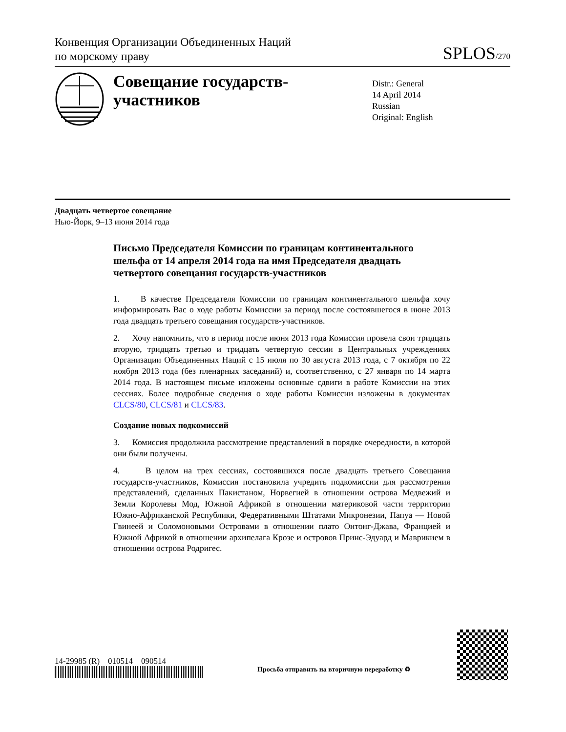Конвенция Организации Объединенных Наций
по морскому праву
SPLOS/270
Совещание государств-участников
Distr.: General
14 April 2014
Russian
Original: English
Двадцать четвертое совещание
Нью-Йорк, 9–13 июня 2014 года
Письмо Председателя Комиссии по границам континентального шельфа от 14 апреля 2014 года на имя Председателя двадцать четвертого совещания государств-участников
1. В качестве Председателя Комиссии по границам континентального шельфа хочу информировать Вас о ходе работы Комиссии за период после состоявшегося в июне 2013 года двадцать третьего совещания государств-участников.
2. Хочу напомнить, что в период после июня 2013 года Комиссия провела свои тридцать вторую, тридцать третью и тридцать четвертую сессии в Центральных учреждениях Организации Объединенных Наций с 15 июля по 30 августа 2013 года, с 7 октября по 22 ноября 2013 года (без пленарных заседаний) и, соответственно, с 27 января по 14 марта 2014 года. В настоящем письме изложены основные сдвиги в работе Комиссии на этих сессиях. Более подробные сведения о ходе работы Комиссии изложены в документах CLCS/80, CLCS/81 и CLCS/83.
Создание новых подкомиссий
3. Комиссия продолжила рассмотрение представлений в порядке очередности, в которой они были получены.
4. В целом на трех сессиях, состоявшихся после двадцать третьего Совещания государств-участников, Комиссия постановила учредить подкомиссии для рассмотрения представлений, сделанных Пакистаном, Норвегией в отношении острова Медвежий и Земли Королевы Мод, Южной Африкой в отношении материковой части территории Южно-Африканской Республики, Федеративными Штатами Микронезии, Папуа — Новой Гвинеей и Соломоновыми Островами в отношении плато Онтонг-Джава, Францией и Южной Африкой в отношении архипелага Крозе и островов Принс-Эдуард и Маврикием в отношении острова Родригес.
14-29985 (R) 010514 090514
Просьба отправить на вторичную переработку ♻